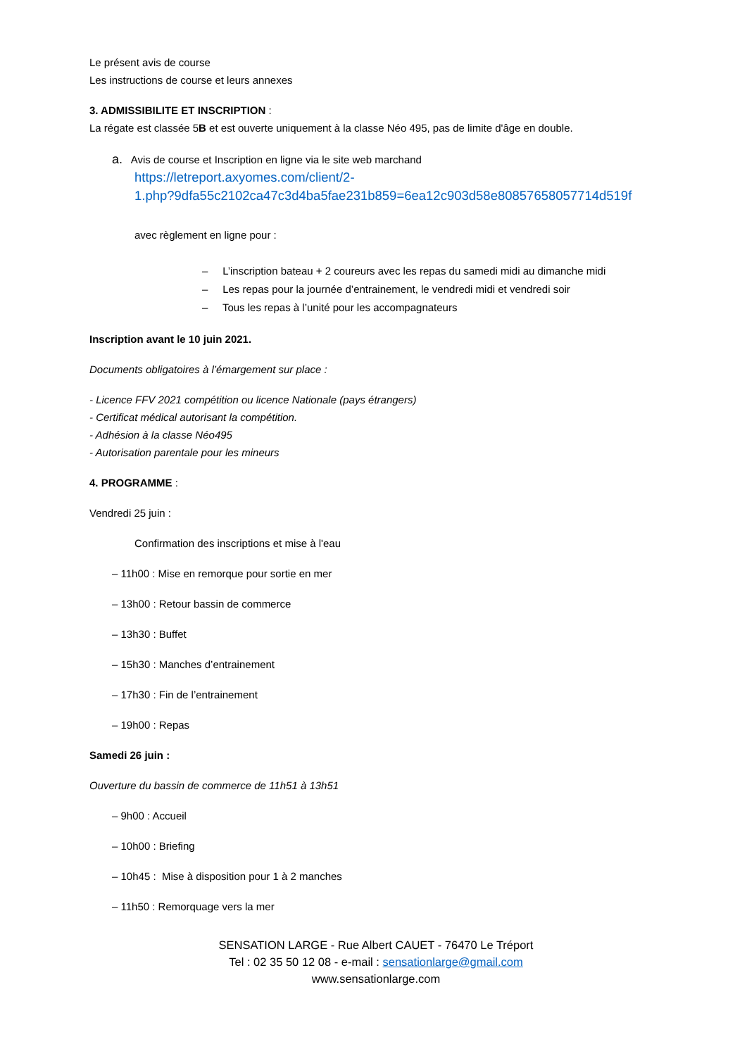Le présent avis de course
Les instructions de course et leurs annexes
3. ADMISSIBILITE ET INSCRIPTION :
La régate est classée 5B et est ouverte uniquement à la classe Néo 495, pas de limite d'âge en double.
a. Avis de course et Inscription en ligne via le site web marchand
https://letreport.axyomes.com/client/2-
1.php?9dfa55c2102ca47c3d4ba5fae231b859=6ea12c903d58e80857658057714d519f
avec règlement en ligne pour :
– L’inscription bateau + 2 coureurs avec les repas du samedi midi au dimanche midi
– Les repas pour la journée d’entrainement, le vendredi midi et vendredi soir
– Tous les repas à l’unité pour les accompagnateurs
Inscription avant le 10 juin 2021.
Documents obligatoires à l’émargement sur place :
- Licence FFV 2021 compétition ou licence Nationale (pays étrangers)
- Certificat médical autorisant la compétition.
- Adhésion à la classe Néo495
- Autorisation parentale pour les mineurs
4. PROGRAMME :
Vendredi 25 juin :
Confirmation des inscriptions et mise à l'eau
– 11h00 : Mise en remorque pour sortie en mer
– 13h00 : Retour bassin de commerce
– 13h30 : Buffet
– 15h30 : Manches d’entrainement
– 17h30 : Fin de l’entrainement
– 19h00 : Repas
Samedi 26 juin :
Ouverture du bassin de commerce de 11h51 à 13h51
– 9h00 : Accueil
– 10h00 : Briefing
– 10h45 : Mise à disposition pour 1 à 2 manches
– 11h50 : Remorquage vers la mer
SENSATION LARGE - Rue Albert CAUET - 76470 Le Tréport
Tel : 02 35 50 12 08 - e-mail : sensationlarge@gmail.com
www.sensationlarge.com